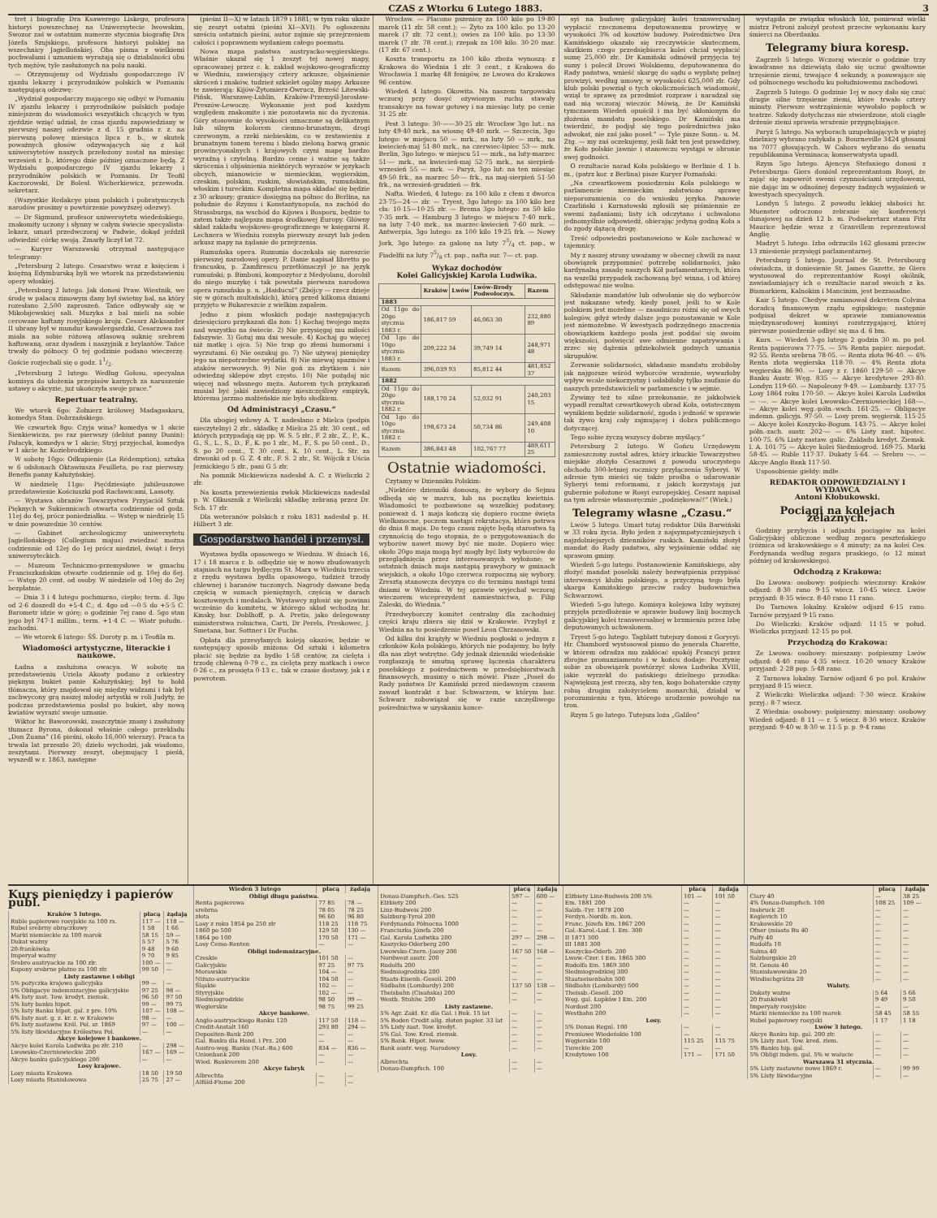CZAS z Wtorku 6 Lutego 1883. 3
tret i biografię Dra Ksawerego Liskego, profesora historyi powszechnej na Uniwersytecie lwowskim, Swozor zaś w ostatnim numerze stycznia biografię Dra Józefa Szujskiego, profesora historyi polskiej na wszechnicy Jagiellońskiej. Oba pisma z wielkiemi pochwałami i uznaniem wyrażają się o działalności obu tych mężów, tyle zasłużonych na polu nauki.
— Otrzymujemy od Wydziału gospodarczego IV zjazdu lekarzy i przyrodników polskich w Poznaniu następującą odezwę:
„Wydział gospodarczy mającego się odbyć w Poznaniu IV zjazdu lekarzy i przyrodników polskich podaje niniejszem do wiadomości wszystkich chcących w tym zjeździe wziąć udział, że czas zjazdu zapowiedziany w pierwszej naszej odezwie z d. 15 grudnia r. z. na pierwszą połowę miesiąca lipca r. b., w skutek poważnych głosów odzywających się z kół uniwersytetów naszych przełożony został na miesiąc wrzesień r. b., którego dnie później oznaczone będą. Z Wydziału gospodarczego IV zjazdu lekarzy i przyrodników polskich w Poznaniu. Dr Teofil Kaczorowski, Dr Bolesł. Wicherkiewicz, przewodn. sekretarz.
(Wszystkie Redakcye pism polskich i pobratymczych narodów prosimy o powtórzenie powyższej odezwy).
— Dr Sigmund, profesor uniwersytetu wiedeńskiego, znakomity uczony i słynny w całym świecie specyalista-lekarz, umarł przedwczoraj w Padwie, dokąd jeździł odwiedzić córkę swoją. Zmarły liczył lat 72.
— Kuryer Warszawski otrzymał następujące telegramy:
„Petersburg 2 lutego. Cesarstwo wraz z księciem i księżną Edymburską byli we wtorek na przedstawieniu opery włoskiej.
„Petersburg 2 lutego. Jak donosi Praw. Wiestnik, we środę w pałacu zimowym dany był świetny bal, na który rozesłano 2,500 zaproszeń. Tańce odbywały się w Mikołajewskiej sali. Muzyka z bal mieli na sobie cerowane kaftany rosyjskiego kroju. Cesarz Aleksander II ubrany był w mundur kawalergardzki, Cesarzowa zaś miała na sobie różową atłasową suknię srebrem haftowaną, oraz dyadem i naszyjnik z brylantów. Tańce trwały do północy. O tej godzinie podano wieczerzę. Goście rozjechali się o godz. 11/2.
„Petersburg 2 lutego. Według Gołosu, specyalna komisya do ułożenia przepisów karnych za naruszenie ustawy o akcyzie, już ukończyła swoje prace.“
Repertuar teatralny.
We wtorek 6go: Żołnierz królowej Madagaskaru, komedya Stan. Dobrzańskiego.
We czwartek 8go: Czyja wina? komedya w 1 akcie Sienkiewicza, po raz pierwszy (debiut panny Dunin); Pałacyk, komedya w 1 akcie; Stryj przyjechał, komedya w 1 akcie hr. Koziebrodzkiego.
W sobotę 10go: Odkupienie (La Rédemption), sztuka w 6 odsłonach Oktawiusza Feuilleta, po raz pierwszy. Benefis panny Kałużyńskiej.
W niedzielę 11go: Pięćdziesiąte jubileuszowe przedstawienie Kościuszki pod Racławicami, Lassoty.
— Wystawa obrazów Towarzystwa Przyjaciół Sztuk Pięknych w Sukiennicach otwarta codziennie od godz. 11ej do 4ej, prócz poniedziałku. — Wstęp w niedzielę 15 w dnie powszednie 30 centów.
— Gabinet archeologiczny uniwersytetu Jagiellońskiego (Collegium majus) zwiedzać można codziennie od 12ej do 1ej prócz niedziel, świąt i feryi uniwersyteckich.
— Muzeum Techniczno-przemysłowe w gmachu Franciszkańskim otwarte codziennie od g. 10ej do 6ej. — Wstęp 20 cent. od osoby. W niedziele od 10ej do 2ej bezpłatnie.
— Dnia 3 i 4 lutego pochmurno, ciepło; term. d. 3go od 2·6 doszedł do +5·4 C.; d. 4go od —0·5 do +5·5 C. Barometr idzie w górę; o godzinie 7ej rano d. 5go stan jego był 747·1 millim., term. +1·4 C. — Wiatr połudn.-zachodni.
— We wtorek 6 lutego: ŚŚ. Doroty p. m. i Teofila m.
Wiadomości artystyczne, literackie i naukowe.
Ładna a zasłużona owacya. W sobotę na przedstawieniu Uriela Akosty podano z orkiestry pięknym bukiet panie Kałużyńskiej; był to hołd tłómacza, który znajdował się między widzami i tak był zachwycony grą naszej młodej artystki w roli Judyty, że podczas przedstawienia posłał po bukiet, aby nową kwiatów wyrazić swoje uznanie.
Wiktor hr. Baworowski, zaszczytnie znany i zasłużony tłumacz Byrona, dokonał właśnie całego przekładu „Don Żuana“ (16 pieśni, około 16,000 wierszy). Praca ta trwała lat przeszło 20; dzieło wychodzi, jak wiadomo, zeszytami. Pierwszy zeszyt, obejmujący 1 pieśń, wyszedł w r. 1863, następne
(pieśni II—X) w latach 1879 i 1881; w tym roku ukaże się zeszyt ostatni (pieśni XI—XVI). Po ogłoszeniu sześciu ostatnich pieśni, autor zajmie się przejrzeniem całości i poprawnem wydaniem całego poematu.
Nowa mapa państwa austryacko-węgierskiego. Właśnie ukazał się 1 zeszyt tej nowej mapy, opracowanej przez c. k. zakład wojskowo-geograficzny w Wiedniu, zawierający cztery arkusze, objaśnienie skróceń i znaków, tudzież szkielet ogólny mapy. Arkusze te zawierają: Kijów-Żytomierz-Owrucz, Brześć Litewski-Pińsk, Warszawę-Lublin, Kraków-Przemyśl-Jarosław-Preszów-Lewoczę. Wykonanie jest pod każdym względem znakomite i nie pozostawia nic do życzenia. Góry stosownie do wysokości oznaczone są delikatnym lub silnym kolorem ciemno-brunatnym, drogi czerwonym, a rzeki niebieskim, co w zestawieniu z brunatnym tonem terenu i blado zieloną barwą granic prowincyonalnych i krajowych czyni mapę bardzo wyraźną i czytelną. Bardzo cenne i ważne są także skrócenia i objaśnienia niektórych wyrazów w językach obcych, mianowicie w niemieckim, węgierskim, czeskim, polskim, ruskim, słowiańskim, rumuńskim, włoskim i tureckim. Kompletna mapa składać się będzie z 30 arkuszy; granice dosięgną na północ do Berlina, na południe do Rzymu i Konstantynopola, na zachód do Strassburga, na wschód do Kijowa i Bosporu, będzie to zatem także najlepsza mapa środkowej Europy. Główny skład zakładu wojskowo-geograficznego w księgarni R. Lechnera w Wiedniu rozsyła pierwszy zeszyt lub jeden arkusz mapy na żądanie do przejrzenia.
Rumuńska opera. Rumunia doczekała się nareszcie pierwszej narodowej opery. P. Danie napisał libretto po francusku, p. Zamfirescu przetłómaczył je na język rumuński; p. Bimboni, kompozytor z Medyolanu, dorobił do niego muzykę i tak powstała pierwsza narodowa opera rumuńska p. n. „Haiducul“ (Zbójcy — rzecz dzieje się w górach multańskich), którą przed kilkoma dniami przyjęto w Bukareszcie z wielkim zapałem.
Jedno z pism włoskich podaje następujących dziesięcioro przykazań dla żon: 1) Kochaj twojego męża nad wszystko na świecie. 2) Nie przysięgaj mu miłości fałszywie. 3) Gotuj mu dni wesołe. 4) Kochaj go więcej niż matkę i ojca. 5) Nie trap go złemi humorami i wyrzutami. 6) Nie oszukuj go. 7) Nie używaj pieniędzy jego na niepotrzebne wydatki. 8) Nie miewaj spazmów i ataków nerwowych. 9) Nie goń za zbytkiem i nie odwiedzaj sklepów zbyt często. 10) Nie pożądaj nic więcej nad własnego męża. Autorem tych przykazań musiał być jakiś zawiedziony nieszczęśliwy empiryk, któremu jarzmo małżeńskie nie było słodkiem.
Od Administracyi „Czasu.“
Dla ubogiej wdowy A. T. nadesłano z Mielca (podpis nieczytelny) 2 złr., składkę z Mielca 25 złr. 30 cent., od których przypadają się pp. W. S. 5 złr., F. 2 złr., Z., P., K., G., S., L., S., D., F., K. po 1 złr., M., F., S. po 50 cent., D., S. po 20 cent., T. 30 cent., K. 10 cent., L. Str. za dzwonki od p. G. Z. 4 złr., F. S. 2 złr., St. Wójcik z Uścia Jeznickiego 5 złr., pani G 5 złr.
Na pomnik Mickiewicza nadesłał A. C. z Wieliczki 2 złr.
Na koszta przewiezienia zwłok Mickiewicza nadesłał p. W. Olkusznik z Wieliczki składkę zebraną przez Dr. Sch. 17 złr.
Dla weteranów polskich z roku 1831 nadesłał p. H. Hilbert 3 złr.
Gospodarstwo handel i przemysł.
Wystawa bydła opasowego w Wiedniu. W dniach 16, 17 i 18 marca r. b. odbędzie się w nowo zbudowanych stajniach na targu bydlęcym St. Marx w Wiedniu trzecia z rzędu wystawa bydła opasowego, tudzież trzody chlewnej i baranów tuczonych. Nagrody dawane będą częścią w sumach pieniężnych, częścią w darach kosztownych i medalach. Wystawcy zgłosić się powinni wcześnie do komitetu, w którego skład wchodzą hr. Kinsky, bar. Doblhoff, p. A. Pretis, jako delegowany ministerstwa rolnictwa, Carti, Dr Perels, Preskowec, J. Smetana, bar. Sottner i Dr Fuchs.
Opłata dla przesyłanych koleją okazów, będzie w następujący sposób zniżona: Od sztuki i kilometra płacić się będzie za bydło 1·58 centów, za cielęta i trzodę chlewną 0·79 c., za cielęta przy matkach i owce 0·26 c., za prosięta 0·13 c., tak w czasie dostawy, jak i z powrotem.
Wrocław. — Płacono pszenicę za 100 kilo po 19·80 marek (11 złr. 58 cent.); — Żyto za 100 kilo. po 13·20 marek (7 złr. 72 cent.); owies za 100 kilo. po 13·30 marek (7 złr. 78 cent.); rzepak za 100 kilo. 30·20 mar. (17 złr. 67 cent.).
Koszta transportu za 100 kilo zboża wynoszą: z Krakowa do Wiednia 1 złr. 3 cent., z Krakowa do Wrocławia 1 markę 48 fenigów, ze Lwowa do Krakowa 96 centów.
Wiedeń 4 lutego. Okowita. Na naszem targowisku wczoraj przy dosyć ożywionym ruchu stawały transakcye na towar gotowy i na miesiąc luty. po cenie 31·25 złr.
Pest 3 lutego: 30·——30·25 złr. Wrocław 3go lut.: na luty 49·40 mrk., na wiosnę 49·40 mrk. — Szczecin, 3go lutego: w miejscu 50 — mrk., na luty 50 — mrk., na kwiecień-maj 51·80 mrk., na czerwiec-lipiec 53·— mrk. Berlin, 3go lutego: w miejscu 51·— mrk., na luty-marzec 51·— mrk., na kwiecień-maj 52·75 mrk., na sierpień-wrzesień 55 — mrk. — Paryż, 3go lut: na ten miesiąc 49·50 frk., na marzec 50·— frk., na maj-sierpień 51·50 frk., na wrzesień-grudzień — frk.
Nafta. Wiedeń, 4 lutego: za 100 kilo z cłem z dworca 23·75—24·— złr. — Tryest, 3go lutego: za 100 kilo bez cła: 10·15—10·25 złr. — Brema 3go lutego: za 50 kilo 7·35 mrk. — Hamburg 3 lutego: w miejscu 7·40 mrk., na luty 7·40 mrk., na marzec-kwiecień 7·60 mrk. — Antwerpia, 3go lutego: za 100 kilo 19·25 frk. — Nowy Jork, 3go lutego: za galonę na luty 73/4 ct. pap., w Fiadelfii na luty 75/8 ct. pap., nafta sur. 7— ct. pap.
Wykaz dochodów
Kolei Galicyjskiej Karola Ludwika.
| | Kraków | Lwów | Lwów-Brody Podwołoczys. | Razem |
| --- | --- | --- | --- | --- |
| 1883 | | | | |
| Od 11go do 20go stycznia 1883 r. | 186,817 59 | | 46,063 30 | 232,880 89 |
| Od 1go do 10go stycznia 1883 r. | 209,222 34 | | 39,749 14 | 248,971 48 |
| Razem | 396,039 93 | | 85,812 44 | 481,852 37 |
| 1882 | | | | |
| Od 11go do 20go stycznia 1882 r. | 188,170 24 | | 52,032 91 | 240,203 15 |
| Od 1go do 10go stycznia 1882 r. | 198,673 24 | | 50,734 86 | 249,408 10 |
| Razem | 386,843 48 | | 102,767 77 | 489,611 25 |
Ostatnie wiadomości.
Czytamy w Dzienniku Polskim:
„Niektóre dzienniki donoszą, że wybory do Sejmu odbędą się w marcu, lub na początku kwietnia. Wiadomości te pozbawione są wszelkiej podstawy, ponieważ d. 1 maja kończą się dopiero roczne święta Wielkanocne, poczem nastąpi rekrutacya, która potrwa do dnia 8 maja. Do tego czasu zajęte będą starostwa tą czynnością do tego stopnia, że o przygotowaniach do wyborów nawet mowy być nie może. Dopiero więc około 20go maja mogą być mogły być listy wyborców do przeglądnięcia przez interesowanych wyłożone; w ostatnich dniach maja nastąpią prawybory w gminach wiejskich, a około 10go czerwca rozpoczną się wybory. Zresztą stanowcza decyzya co do terminu nastąpi temi dniami w Wiedniu. W tej sprawie wyjechał wczoraj wieczorem wiceprezydent namiestnictwa, p. Filip Zaleski, do Wiednia.“
Przedwyborczy komitet centralny dla zachodniej części kraju zbiera się dziś w Krakowie. Przybył z Wiednia na to posiedzenie poseł Leon Chrzanowski.
Od kilku dni krążyły w Wiedniu pogłoski o jednym z członków Koła polskiego, których nie podajemy, bo były dla nas zbyt wstrętne. Gdy jednak dzienniki wiedeńskie rozgłaszają te smutną sprawę łączenia charakteru poselskiego z pośrednictwem w przedsiębiorstwach finansowych, musimy o nich mówić. Pisze „Poseł do Rady państwa Dr Kamiński przed niedawnym czasem zawarł kontrakt z bar. Schwarzem, w którym bar. Schwarz zobowiązał się w razie szczęśliwego pośrednictwa w uzyskaniu konce-
syi na budowę galicyjskiej kolei transwersalnej wypłacić rzeczonemu deputowanemu prowizyę w wysokości 3% od kosztów budowy. Pośrednictwo Dra Kamińskiego okazało się rzeczywiście skutecznem, skutkiem czego przedsiębiorca kolei chciał wypłacić sumę 25,000 złr.. Dr Kamiński odmówił przyjęcia tej sumy i polecił Drowi Wolskiemu, deputowanemu do Rady państwa, wnieść skargę do sądu o wypłatę pełnej prowizyi, według umowy, w wysokości 625,000 złr. Gdy klub polski powziął o tych okolicznościach wiadomość, wziął te sprawę za przedmiot rozpraw i naradzał się nad nią wczoraj wieczór. Mówią, że Dr Kamiński tymczasem Wiedeń opuścił i ma być skłonionym do złożenia mandatu poselskiego. Dr Kamiński ma twierdzić, że podjął się tego pośrednictwa jako adwokat, nie zaś jako poseł.“ — Tyle pisze Sonn.- u. M. Ztg. — my zaś oczekujemy, jeśli fakt ten jest prawdziwy, że Koło polskie jawnie i stanowczo wystąpi w obronie swej godności.
O rezultacie narad Koła polskiego w Berlinie d. 1 b. m., (patrz kor. z Berlina) pisze Kuryer Poznański:
„Na czwartkowem posiedzeniu Koła polskiego w parlamencie niemieckim załatwiono sprawę nieporozumienia co do wniosku języka. Panowie Czarliński i Kurnatowski zgłosili się piśmiennie ze swemi żądaniami; listy ich odczytano i uchwalono jednomyślnie odpowiedź, obierając jedyną godną Koła a do zgody dążącą drogę.
Treść odpowiedzi postanowiono w Kole zachować w tajemnicy.
My z naszej strony uważamy w obecnej chwili za nasz obowiązek przypomnieć potrzebę solidarności, jako kardynalną zasadę naszych Kół parlamentarnych, która na wszelki przypadek zachowaną być winna, i od której odstępować nie wolno.
Składanie mandatów lub odwołanie się do wyborców jest nakazane wtedy, kiedy poseł, jeśli to w Kole polskiem jest możebne — zasadniczo różni się od swych kolegów, gdyż wtedy dalsze jego pozostawanie w Kole jest niemożebne. W kwestyach podrzędnego znaczenia obowiązkiem każdego posła jest poddać się swoim większości, poświęcić swe odmienne zapatrywania i zrzec się dążenia gdziekolwiek godnych uznania skrupułów.
Zerwanie solidarności, składanie mandatu zrobiłoby jak najgorsze wśród wyborców wrażenie, wywarłoby wpływ wcale niekorzystny i osłabiłoby tylko zaufanie do naszych przedstawicieli w parlamencie i w sejmie.
Żywimy też to silne przekonanie, że jakkolwiek wypadł rezultat czwartkowych obrad Koła, ostatecznym wynikiem będzie solidarność, zgoda i jedność w sprawie tak żywo kraj cały zajmującej i dobra publicznego dotyczącej.
Tego sobie życzą wszyscy dobrze myślący.“
Petersburg 2 lutego. W Gońcu Urzędowym zamieszczony został adres, który irkuckie Towarzystwo miejskie złożyło Cesarzowi z powodu uroczystego obchodu 300-letniej rocznicy przyłączenia Syberyi. W adresie tym mieści się także prośba o udarowanie Syberyi temi reformami, z jakich korzystają już gubernie położone w Rosyi europejskiej. Cesarz napisał na tym adresie własnoręcznie „podziękować!“ (Wiek.)
Telegramy własne „Czasu.“
Lwów 5 lutego. Umarł tutaj redaktor Diła Barwiński w 33 roku życia. Było jeden z najsympatyczniejszych i najzdolniejszych dzienników ruskich. Kamiński złożył mandat do Rady państwa, aby wyjaśnienie oddać się sprawom gminy.
Wiedeń 5-go lutego. Postanowienie Kamińskiego, aby złożyć mandat poselski należy bezwątpienia przypisać interwencyi klubu polskiego, a przyczyną tego była skarga Kamińskiego przeciw radcy budownictwa Schwarzowi.
Wiedeń 5-go lutego. Komisya kolejowa Izby wyższej przyjęła przedłożenie w sprawie budowy linij bocznych galicyjskiej kolei transwersalnej w brzmieniu przez Izbę deputowanych uchwalonem.
Tryest 5-go lutego. Tagblatt tutejszy donosi z Gorycyi: Hr. Chambord wystosował pismo do jenerała Charette, w którem odradza mu zakłócać spokój Francyi przez zbrojne pronunziamento i w końcu dodaje: Pocztynię sobie za obowiązek powtórzyć słowa Ludwika XVIII, jakie wyrzekł do pańskiego dzielnego przodka: Największą jest rzeczą, aby ten, kogo bohaterskie czyny robią drugim założycielem monarchii, działał w porozumieniu z tym, którego urodzenie powołuje na tron.
Rzym 5 go lutego. Tutejsza loża „Galileo“
wystąpiła ze związku włoskich lóż, ponieważ wielki mistrz Petroni założył protest przeciw wykonaniu kary śmierci na Oberdanku.
Telegramy biura koresp.
Zagrzeb 5 lutego. Wczoraj wieczór o godzinie trzy kwadranse na dziewiątą dało się uczuć gwałtowne trzęsienie ziemi, trwające 4 sekundy, a posuwające się od północnego wschodu ku południowemu zachodowi.
Zagrzeb 5 lutego. O godzinie 1ej w nocy dało się czuć drugie silne trzęsienie ziemi, które trwało cztery minuty. Pierwsze wstrząśnienie wywołało popłoch w teatrze. Szkody dotychczas nie stwierdzone, atoli ciągłe drżenie ziemi sprawia wrażenie przygnębiające.
Paryż 5 lutego. Na wyborach uzupełniających w piątej dzielnicy wybrano radykała p. Bourneville 3424 głosami na 7077 głosujących. W Cahors wybrano do senatu republikanina Verminaca; konserwatysta upadł.
Rzym 5go lutego. Ajencya Stefaniego donosi z Petersburga: Giers doniósł reprezentantom Rosyi, że zająć się napowrót swemi czynnościami urzędowemi, nie dając im w odnośnej depeszy żadnych wyjaśnień w kwestyach specyalnych.
Londyn 5 lutego. Z powodu lekkiej słabości hr. Muenster odroczono zebranie się konferencyi dunajowej na dzień 12 b. m. Podsekretarz stanu Fitz Maurice będzie wraz z Granvillem reprezentował Anglię.
Madryt 5 lutego. Izba odrzuciła 162 głosami przeciw 13 zniesienie przysięgi parlamentarnej.
Petersburg 5 lutego. Journal de St. Petersbourg oświadcza, iż doniesienie St. James Gazette, że Giers wystosował do reprezentantów Rosyi okólnik, zawiadamiający ich o rezultacie narad swoich z ks. Bismarkiem, Kalnokim i Mancinim, jest bezzasadne.
Kair 5 lutego. Chedyw zamianował dekretem Colvina doradcą finansowym rządu egipskiego; następnie podpisał dekret w sprawie zamianowania międzynarodowej komisyi rozstrzygającej, której pierwsze posiedzenie odbyć się ma d. 6 bm.
Kurs. — Wiedeń 3-go lutego 2 godzin 30 m. po poł. Renta papierowa 77·75. — 5% Renta papier. niepodat. 92·55. Renta srebrna 78·05. — Renta złota 96·40. — 6% Renta złota węgierska 118·70. — 4% Renta złota węgierska 86·90. — Losy z r. 1860 129·50 — Akcye Banku Austr. Węg. 835 — Akcye kredytowe 293·80. Londyn 119·60. — Napoleony 9·49. — Lombardy. 137·75 Losy 1864 roku 170·50. — Akcye kolei Karola Ludwika — ·—. — Akcye kolei Lwowsko-Czerniowieckiej 168·—. — Akcye kolei węg.-półn.-wsch. 161·25. — Obligacye indemn. galicyjs. 97·50. — Losy prem. węgiersk. 115·25 — Akcye kolei Koszycko-Bogum. 143·75. — Akcye kolei półn.-zach. austr. 202·— — 6% Listy zast. hipotec. 100·75. 6% Listy zastaw. galic. Zakładu kredyt. Ziemsk. l. A. 101·75 — Akcye kolei Siedmiogrod. 169·75. Marki 58·45. — Ruble 117·37. Dukaty 5·64. — Srebro ·—. — Akcye Anglo Bank 117·50.
Usposobienie giełdy: mdłe.
REDAKTOR ODPOWIEDZIALNY I WYDAWCA
Antoni Kłobukowski.
Pociągi na kolejach żelaznych.
Godziny przybycia i odjazdu pociągów na kolei Galicyjskiej obliczone według zegara peszteńskiego (różnica od krakowskiego o 4 minuty; za na kolei Ces. Ferdynanda według zegara praskiego, (o 12 minut później od krakowskiego).
Odchodzą z Krakowa:
Do Lwowa: osobowy: pośpiech: wieczorny: Kraków odjazd: 8·30 rano 9·15 wiecz. 10·45 wiecz. Lwów przyjazd: 8·35 wiecz. 8·40 rano 11 rano.
Do Tarnowa lokalny. Kraków odjazd 6·15 rano. Tarnów przyjazd 9·15 rano.
Do Wieliczki: Kraków odjazd: 11·15 w połud. Wieliczka przyjazd: 12·15 po poł.
Przychodzą do Krakowa:
Ze Lwowa: osobowy: mieszany: pośpieszny Lwów odjazd: 4·40 rano 4·35 wiecz. 10·20 wnocy Kraków przyjazd: 2·28 pop. 5·48 rano.
Z Tarnowa lokalny. Tarnów odjazd 6 po poł. Kraków przyjazd 8·15 wiecz.
Z Wieliczki: Wieliczka odjazd: 7·30 wiecz. Kraków przyj.: 8·7 wiecz.
Z Wiednia: osobowy: pośpieszny: mieszany: osobowy Wiedeń odjazd: 8 11 — r. 5 wiecz. 8·30 wiecz. Kraków przyjazd: 9·40 w. 8·30 w. 11·5 p. p. 9·4 rano
Kurs pieniędzy i papierów publ.
| Kraków 5 lutego. | płacą | żądają |
| --- | --- | --- |
| Ruble papierowe rosyjskie za 100 rs. | 117 — | 118 — |
| Rubel srebrny obrączkowy | 1 58 | 1 66 |
| Marki niemieckie za 100 marek | 58 15 | 59 — |
| Dukat ważny | 5 57 | 5 76 |
| 20-frankówka | 9 48 | 9 60 |
| Imperyał ważny | 9 70 | 9 85 |
| Srebro austryackie za 100 złr. | 100 — | — |
| Kupony srebrne płatne za 100 złr. | 99 50 | — |
| Listy zastawne i obligi | | |
| 5% pożyczka krajowa galicyjska | 99 — | — |
| 5% Obligacye indemnizacyjne galicyjskie | 97 25 | 98 — |
| 4% listy zast. Tow. kredyt. ziemsk. | 96 50 | 97 50 |
| 5% listy banku hipot. | 99 — | 99 75 |
| 5% listy Banku hipot. gal. z pre. 10% | 107 — | 108 — |
| 6% listy zast. g. z. kr. z. w Krakowie | 98 — | — |
| 6% listy zastawne Król. Pol. sr. 1869 | 97 — | 100 — |
| 5% listy likwidacyjne Królestwa Pol. | — | — |
| Akcye kolejowe i bankowe. | | |
| Akcye kolei Karola Ludwika po złr. 210 | — | 298 — |
| Lwowsko-Czerniowieckie 200 | 167 — | 169 — |
| Akcye banku galicyjskiego 200 | — | — |
| Losy krajowe. | | |
| Losy miasta Krakowa | 18 50 | 19 50 |
| Losy miasta Stanisławowa | 25 75 | 27 — |
| Wiedeń 3 lutego | płacą | żądają |
| --- | --- | --- |
| Obligi długu państwa. | | |
| Renta papierowa | 77 85 | 78 — |
| srebrna | 78 05 | 78 25 |
| złota | 96 60 | 96 80 |
| Losy z roku 1854 po 250 złr | 118 25 | 118 75 |
| 1860 po 500 | 129 50 | 130 — |
| 1864 po 100 | 170 50 | 171 — |
| Losy Cemo-Renten | — | — |
| Obligi indemnizacyjne. | | |
| Czeskie | 101 50 | — |
| Galicyjskie | 97 25 | 97 75 |
| Morawskie | 104 — | — |
| Niższo-austryackie | 104 50 | — |
| Śląskie | 102 — | — |
| Styryjskie | 102 — | — |
| Siedmiogrodzkie | 98 50 | 99 — |
| Węgierskie | 98 75 | 99 25 |
| Akcye bankowe. | | |
| Anglo-austryackiego Banku 120 | 117 50 | 118 — |
| Credit-Anstalt 160 | 293 80 | 294 — |
| Depositen-Bank 200 | — | — |
| Gal. Banku dla Hand. i Prz. 200 | — | — |
| Austro-węg. Banku (Nat.-Ba.) 600 | 834 — | 836 — |
| Unionbank 200 | — | — |
| Wied. Bankverein 200 | — | — |
| Akcye fabryk | | |
| Albrechta | — | — |
| Alföld-Fiume 200 | — | — |
| | płacą | żądają |
| --- | --- | --- |
| Donau-Dampfsch.-Ges. 525 | 597 — | 600 — |
| Elżbiety 200 | — | — |
| Linz-Budweis 200 | — | — |
| Salzburg-Tyrol 200 | — | — |
| Ferdynanda Północna 1000 | — | — |
| Franciszka Józefa 200 | — | — |
| Gal. Karola Ludwika 200 | 297 — | 298 — |
| Koszycko-Oderberg 200 | — | — |
| Lwowsko-Czern.-Jassy 200 | 167 50 | 168 — |
| Nordwest austr. 200 | — | — |
| Rudolfa 200 | — | — |
| Siedmiogrodzka 200 | — | — |
| Staats-Eisenb.-Gesell. 200 | — | — |
| Südbahn (Lombardy) 200 | 137 50 | 138 — |
| Theisbahn (Cisańska) 200 | — | — |
| Westb. Stuhlw. 200 | — | — |
| Listy zastawne. | | |
| 5% Agr. Zakł. Kr. dla Gal. i Buk. 15 lat | — | — |
| 5% Boden Credit allg. złoten papier. 33 lat | — | — |
| 5% Listy zast. Tow. kredyt. | — | — |
| 5% Gal. Tow. Kred. ziemsk. | — | — |
| 5% Bank. Hipot. lwow. | — | — |
| Bank austr. węg. Narodowy | — | — |
| Losy. | | |
| Albrechta | — | — |
| Donau-Dampfsch. 100 | — | — |
| | płacą | żądają |
| --- | --- | --- |
| Elżbiety Linz-Budweis 200 5% | 101 — | 101 50 |
| Em. 1881 200 | — | — |
| Salzb.-Tyr. 1878 200 | — | — |
| Ferdyn.-Nordb. m. kon. | — | — |
| Franc. Józefa Em. 1867 200 | — | — |
| Gal.-Karol.-Lud. I. Em. 300 | — | — |
| II 1871 300 | — | — |
| III 1881 300 | — | — |
| Koszycko-Oderb. 200 | — | — |
| Lwow.-Czer. I Em. 1865 300 | — | — |
| Rudolfa Em. 1869 300 | — | — |
| Siedmiogrodzkiej 300 | — | — |
| Staatseisenbahn 500 | — | — |
| Südbahn (Lombardy) 500 | — | — |
| Theissb.-Gesell. 200 | — | — |
| Węg. gal. Łupków I Em. 200 | — | — |
| Nordost 200 | — | — |
| Westbahn 200 | — | — |
| Losy. | | |
| 5% Donau Regul. 100 | — | — |
| Premiowe Wiedeńskie 100 | — | — |
| Węgierskie 100 | 115 25 | 115 75 |
| Tureckie 200 | — | — |
| Kredytowe 100 | 171 — | 171 50 |
| | płacą | żądają |
| --- | --- | --- |
| Clary 40 | — | 38 25 |
| 4% Donau-Dampfsch. 100 | 108 25 | 109 — |
| Insbruck 20 | — | — |
| Keglevich 10 | — | — |
| Krakowskie 20 | — | — |
| Ofner (miasta Bu 40 | — | — |
| Palfy 40 | — | — |
| Rudolfa 10 | — | — |
| Salma 40 | — | — |
| Salzburgskie 20 | — | — |
| St. Genois 40 | — | — |
| Stanisławowskie 20 | — | — |
| Windischgrätza 20 | — | — |
| Waluty. | | |
| Dukaty ważne | 5 64 | 5 66 |
| 20 frankówki | 9 49 | 9 50 |
| Imperyały rosyjskie | — | — |
| Marki niemieckie za 100 marek | 58 45 | 58 55 |
| Rubel papierowy rosyjski | 1 17 | 1 18 |
| Lwów 3 lutego. | | |
| Akcye Banku hip. gal. 200 złr. | — | — |
| 5% Listy zast. Tow. kred. ziem. | — | — |
| 5% Banku hip. gal. | — | — |
| 5% Obligi indem. gal. 5% w walucie | — | — |
| Warszawa 31 stycznia. | | |
| 5% Listy zastawne nowe 1869 r. | — | 99 99 |
| 5% Listy likwidacyjne | — | — |